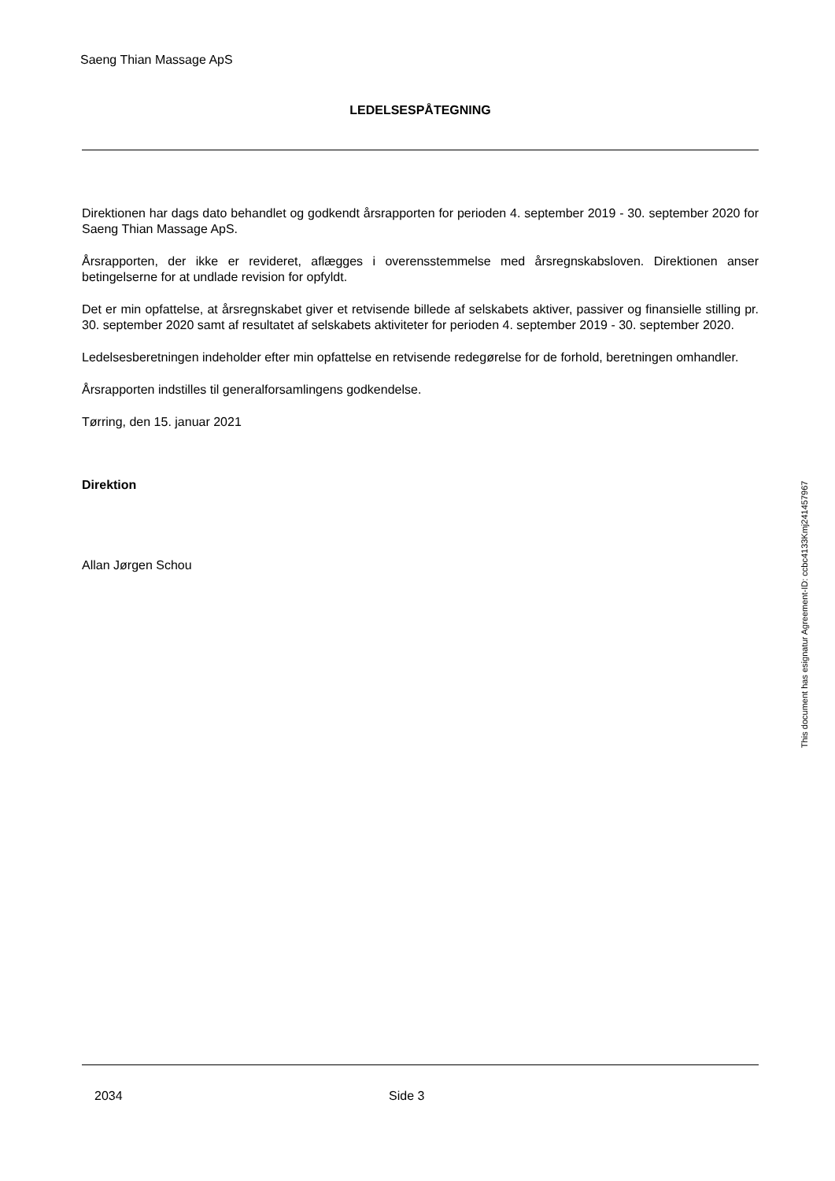Saeng Thian Massage ApS
LEDELSESPÅTEGNING
Direktionen har dags dato behandlet og godkendt årsrapporten for perioden 4. september 2019 - 30. september 2020 for Saeng Thian Massage ApS.
Årsrapporten, der ikke er revideret, aflægges i overensstemmelse med årsregnskabsloven. Direktionen anser betingelserne for at undlade revision for opfyldt.
Det er min opfattelse, at årsregnskabet giver et retvisende billede af selskabets aktiver, passiver og finansielle stilling pr. 30. september 2020 samt af resultatet af selskabets aktiviteter for perioden 4. september 2019 - 30. september 2020.
Ledelsesberetningen indeholder efter min opfattelse en retvisende redegørelse for de forhold, beretningen omhandler.
Årsrapporten indstilles til generalforsamlingens godkendelse.
Tørring, den 15. januar 2021
Direktion
Allan Jørgen Schou
2034 Side 3
This document has esignatur Agreement-ID: ccbc4133Kmj241457967